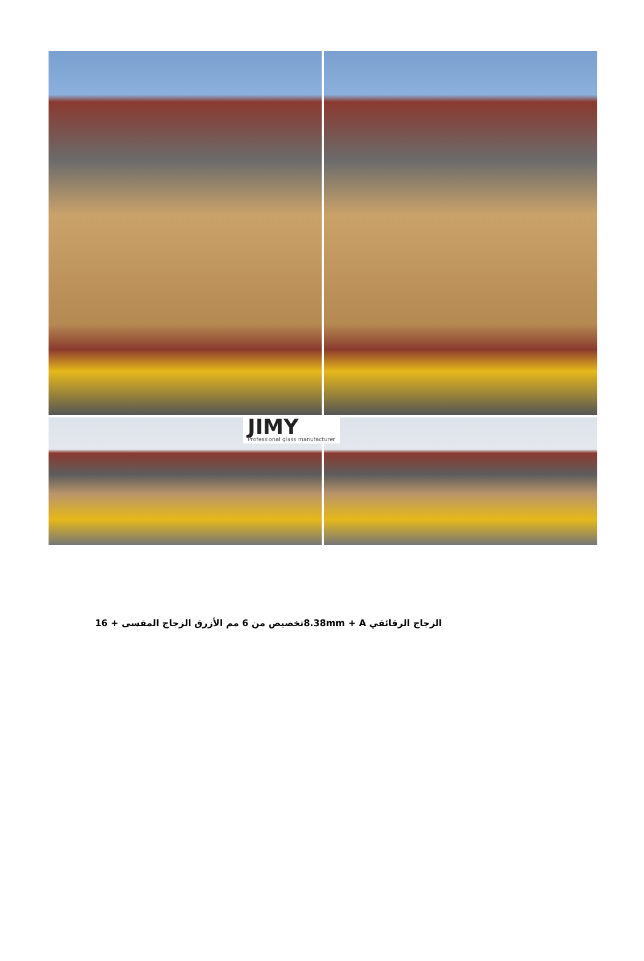JIMY
Professional glass manufacturer
الزجاج الرقائقي 8.38mm + Aتخصيص من 6 مم الأزرق الزجاج المقسى + 16